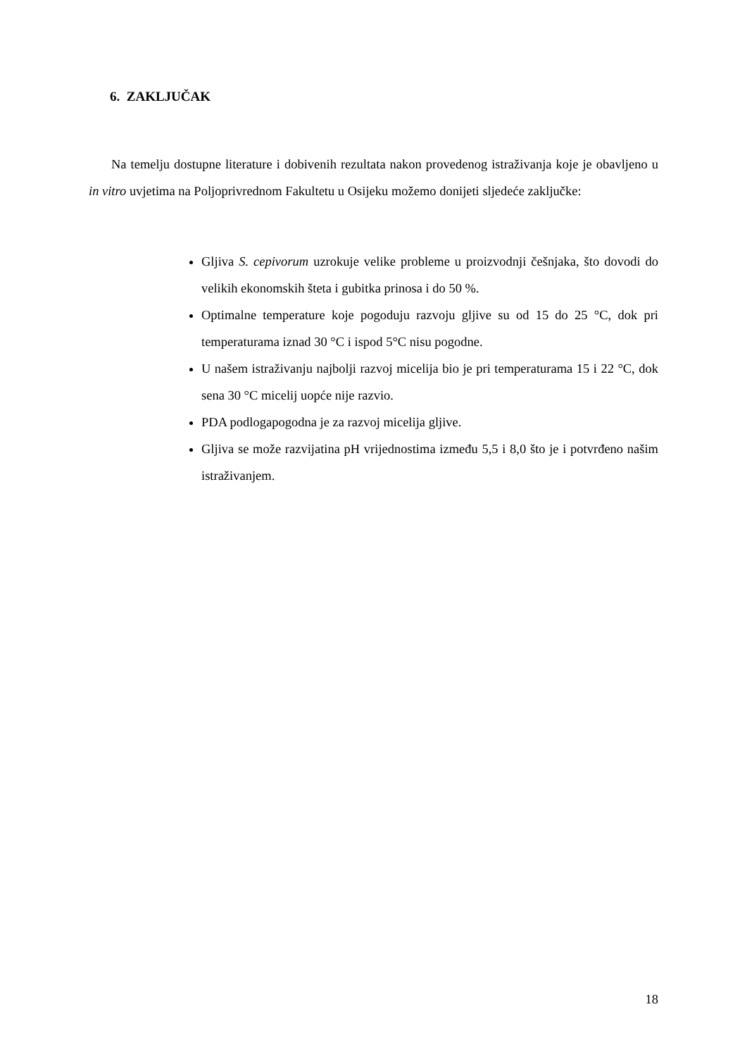6. ZAKLJUČAK
Na temelju dostupne literature i dobivenih rezultata nakon provedenog istraživanja koje je obavljeno u in vitro uvjetima na Poljoprivrednom Fakultetu u Osijeku možemo donijeti sljedeće zaključke:
Gljiva S. cepivorum uzrokuje velike probleme u proizvodnji češnjaka, što dovodi do velikih ekonomskih šteta i gubitka prinosa i do 50 %.
Optimalne temperature koje pogoduju razvoju gljive su od 15 do 25 °C, dok pri temperaturama iznad 30 °C i ispod 5°C nisu pogodne.
U našem istraživanju najbolji razvoj micelija bio je pri temperaturama 15 i 22 °C, dok sena 30 °C micelij uopće nije razvio.
PDA podlogapogodna je za razvoj micelija gljive.
Gljiva se može razvijatina pH vrijednostima između 5,5 i 8,0 što je i potvrđeno našim istraživanjem.
18